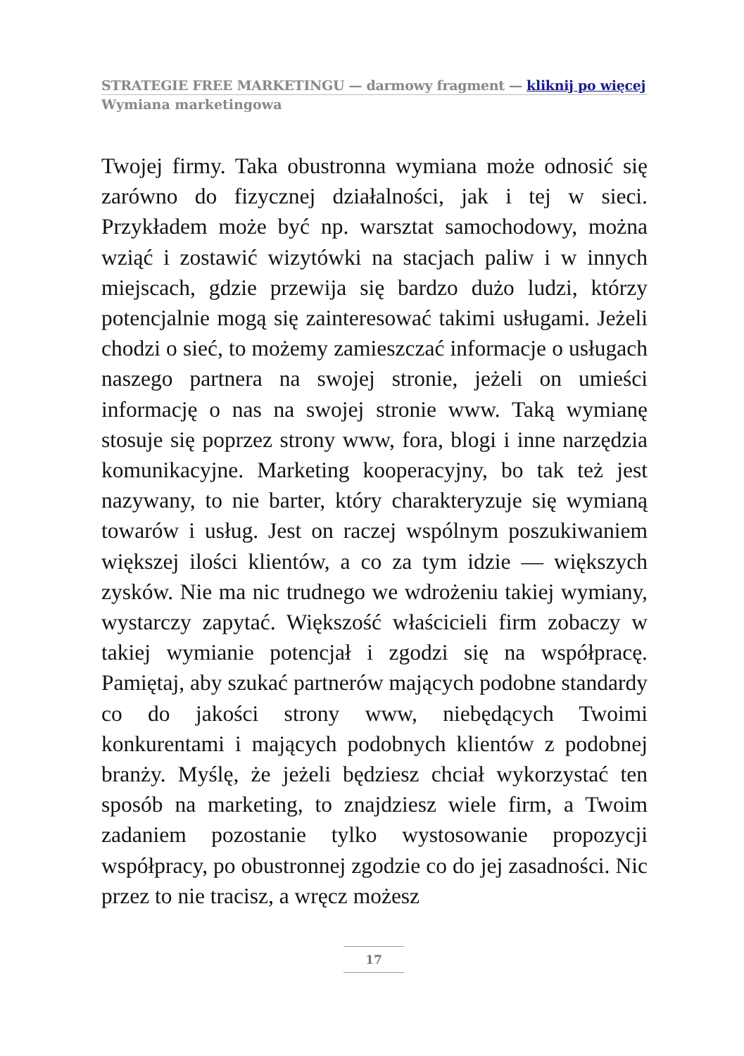STRATEGIE FREE MARKETINGU — darmowy fragment — kliknij po więcej
Wymiana marketingowa
Twojej firmy. Taka obustronna wymiana może odnosić się zarówno do fizycznej działalności, jak i tej w sieci. Przykładem może być np. warsztat samochodowy, można wziąć i zostawić wizytówki na stacjach paliw i w innych miejscach, gdzie przewija się bardzo dużo ludzi, którzy potencjalnie mogą się zainteresować takimi usługami. Jeżeli chodzi o sieć, to możemy zamieszczać informacje o usługach naszego partnera na swojej stronie, jeżeli on umieści informację o nas na swojej stronie www. Taką wymianę stosuje się poprzez strony www, fora, blogi i inne narzędzia komunikacyjne. Marketing kooperacyjny, bo tak też jest nazywany, to nie barter, który charakteryzuje się wymianą towarów i usług. Jest on raczej wspólnym poszukiwaniem większej ilości klientów, a co za tym idzie — większych zysków. Nie ma nic trudnego we wdrożeniu takiej wymiany, wystarczy zapytać. Większość właścicieli firm zobaczy w takiej wymianie potencjał i zgodzi się na współpracę. Pamiętaj, aby szukać partnerów mających podobne standardy co do jakości strony www, niebędących Twoimi konkurentami i mających podobnych klientów z podobnej branży. Myślę, że jeżeli będziesz chciał wykorzystać ten sposób na marketing, to znajdziesz wiele firm, a Twoim zadaniem pozostanie tylko wystosowanie propozycji współpracy, po obustronnej zgodzie co do jej zasadności. Nic przez to nie tracisz, a wręcz możesz
17